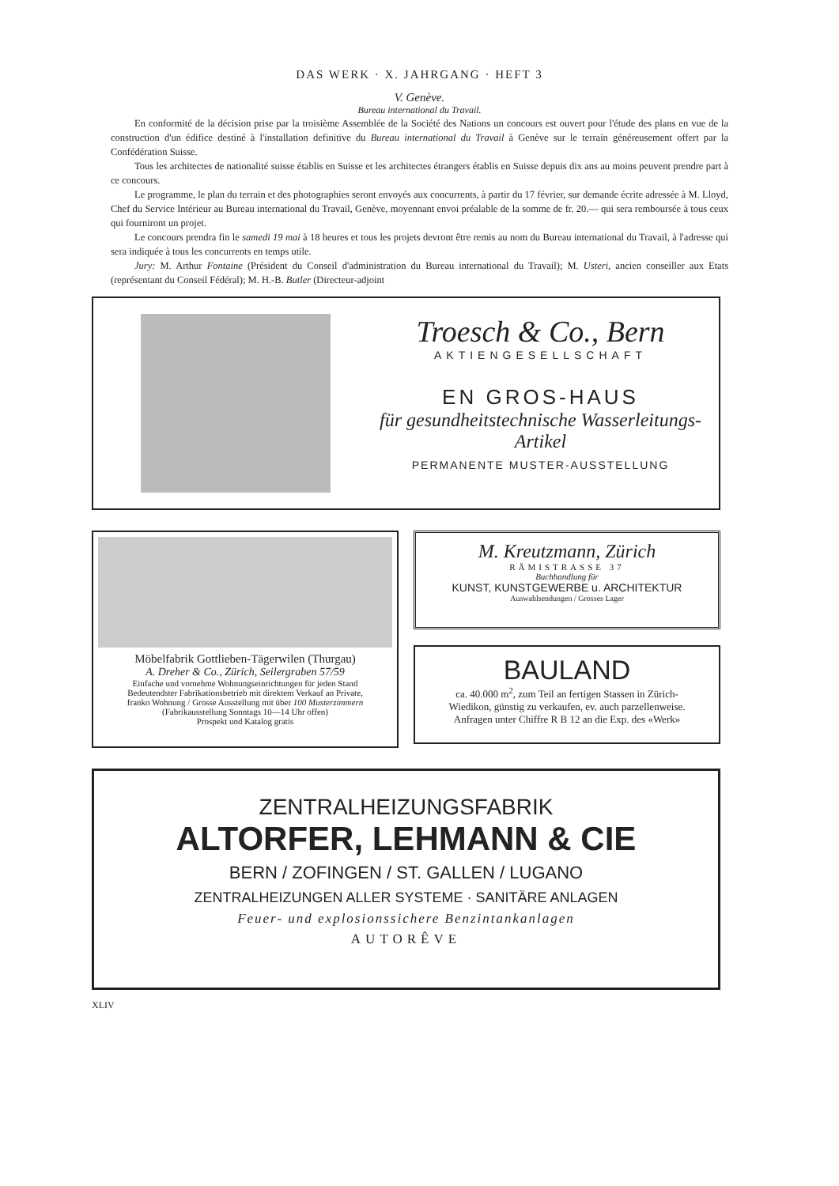DAS WERK · X. JAHRGANG · HEFT 3
V. Genève.
Bureau international du Travail.
En conformité de la décision prise par la troisième Assemblée de la Société des Nations un concours est ouvert pour l'étude des plans en vue de la construction d'un édifice destiné à l'installation definitive du Bureau international du Travail à Genève sur le terrain généreusement offert par la Confédération Suisse.
Tous les architectes de nationalité suisse établis en Suisse et les architectes étrangers établis en Suisse depuis dix ans au moins peuvent prendre part à ce concours.
Le programme, le plan du terrain et des photographies seront envoyés aux concurrents, à partir du 17 février, sur demande écrite adressée à M. Lloyd, Chef du Service Intérieur au Bureau international du Travail, Genève, moyennant envoi préalable de la somme de fr. 20.— qui sera remboursée à tous ceux qui fourniront un projet.
Le concours prendra fin le samedi 19 mai à 18 heures et tous les projets devront être remis au nom du Bureau international du Travail, à l'adresse qui sera indiquée à tous les concurrents en temps utile.
Jury: M. Arthur Fontaine (Président du Conseil d'administration du Bureau international du Travail); M. Usteri, ancien conseiller aux Etats (représentant du Conseil Fédéral); M. H.-B. Butler (Directeur-adjoint
Troesch & Co., Bern
AKTIENGESELLSCHAFT
EN GROS-HAUS
für gesundheitstechnische Wasserleitungs-Artikel
PERMANENTE MUSTER-AUSSTELLUNG
Möbelfabrik Gottlieben-Tägerwilen (Thurgau)
A. Dreher & Co., Zürich, Seilergraben 57/59
Einfache und vornehme Wohnungseinrichtungen für jeden Stand
Bedeutendster Fabrikationsbetrieb mit direktem Verkauf an Private,
franko Wohnung / Grosse Ausstellung mit über 100 Musterzimmern
(Fabrikausstellung Sonntags 10—14 Uhr offen)
Prospekt und Katalog gratis
M. Kreutzmann, Zürich
RÄMISTRASSE 37
Buchhandlung für
KUNST, KUNSTGEWERBE u. ARCHITEKTUR
Auswahlsendungen / Grosses Lager
BAULAND
ca. 40.000 m<sup>2</sup>, zum Teil an fertigen Stassen in Zürich-
Wiedikon, günstig zu verkaufen, ev. auch parzellenweise.
Anfragen unter Chiffre R B 12 an die Exp. des «Werk»
ZENTRALHEIZUNGSFABRIK
ALTORFER, LEHMANN & CIE
BERN / ZOFINGEN / ST. GALLEN / LUGANO
ZENTRALHEIZUNGEN ALLER SYSTEME · SANITÄRE ANLAGEN
Feuer- und explosionssichere Benzintankanlagen
AUTORÊVE
XLIV